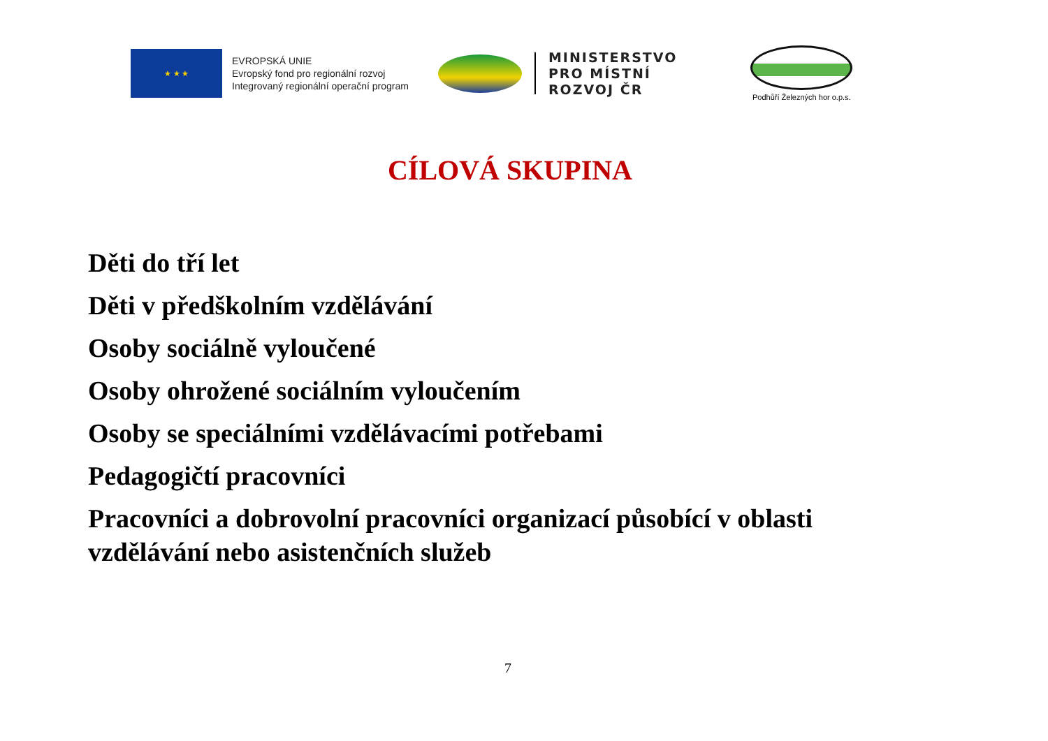★ ★ ★
EVROPSKÁ UNIE
Evropský fond pro regionální rozvoj
Integrovaný regionální operační program
MINISTERSTVO
PRO MÍSTNÍ
ROZVOJ ČR
Podhůří Železných hor o.p.s.
CÍLOVÁ SKUPINA
Děti do tří let
Děti v předškolním vzdělávání
Osoby sociálně vyloučené
Osoby ohrožené sociálním vyloučením
Osoby se speciálními vzdělávacími potřebami
Pedagogičtí pracovníci
Pracovníci a dobrovolní pracovníci organizací působící v oblasti vzdělávání nebo asistenčních služeb
7